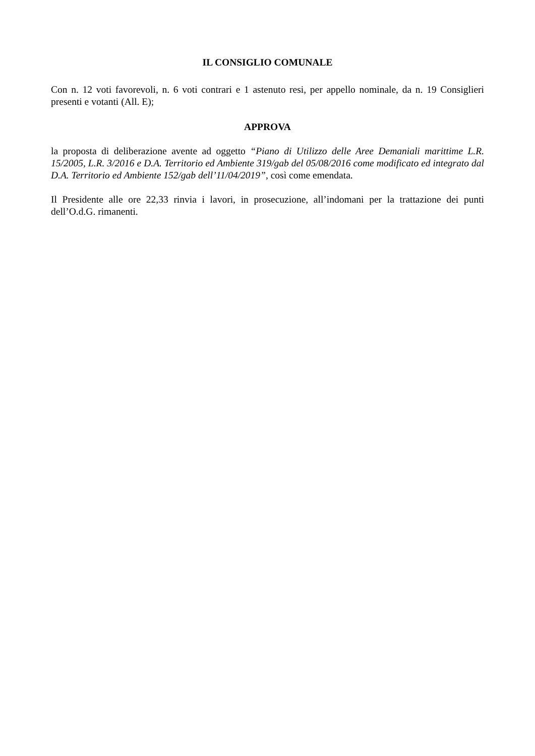IL CONSIGLIO COMUNALE
Con n. 12 voti favorevoli, n. 6 voti contrari e 1 astenuto resi, per appello nominale, da n. 19 Consiglieri presenti e votanti (All. E);
APPROVA
la proposta di deliberazione avente ad oggetto “Piano di Utilizzo delle Aree Demaniali marittime L.R. 15/2005, L.R. 3/2016 e D.A. Territorio ed Ambiente 319/gab del 05/08/2016 come modificato ed integrato dal D.A. Territorio ed Ambiente 152/gab dell’11/04/2019”, così come emendata.
Il Presidente alle ore 22,33 rinvia i lavori, in prosecuzione, all’indomani per la trattazione dei punti dell’O.d.G. rimanenti.